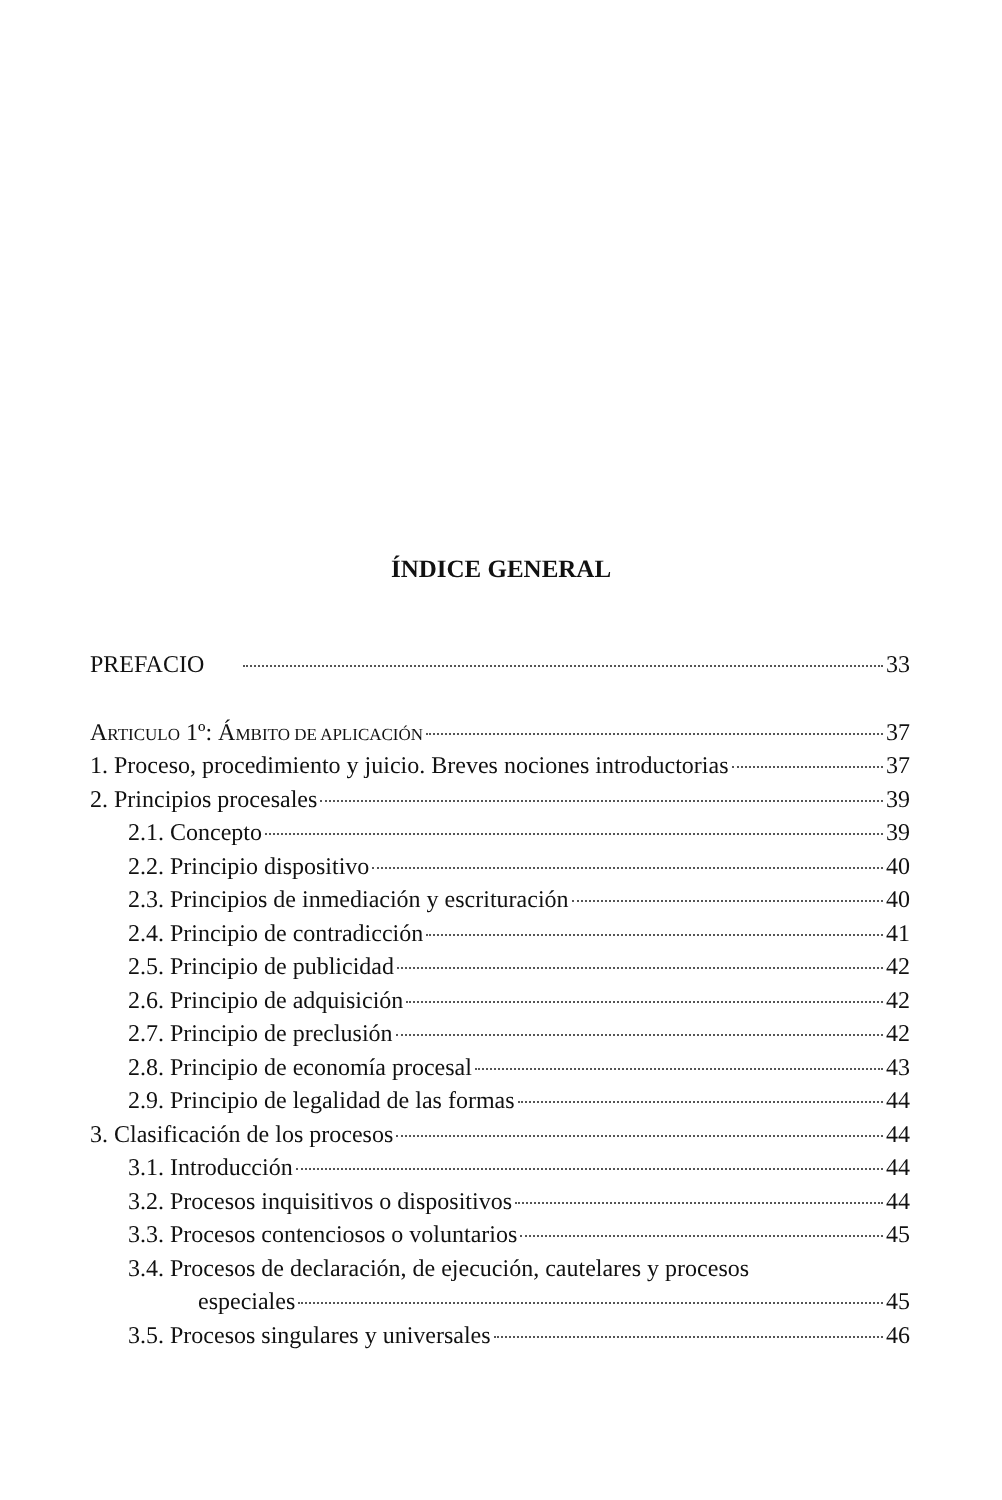ÍNDICE GENERAL
PREFACIO 33
ARTICULO 1º: ÁMBITO DE APLICACIÓN 37
1. Proceso, procedimiento y juicio. Breves nociones introductorias 37
2. Principios procesales 39
2.1. Concepto 39
2.2. Principio dispositivo 40
2.3. Principios de inmediación y escrituración 40
2.4. Principio de contradicción 41
2.5. Principio de publicidad 42
2.6. Principio de adquisición 42
2.7. Principio de preclusión 42
2.8. Principio de economía procesal 43
2.9. Principio de legalidad de las formas 44
3. Clasificación de los procesos 44
3.1. Introducción 44
3.2. Procesos inquisitivos o dispositivos 44
3.3. Procesos contenciosos o voluntarios 45
3.4. Procesos de declaración, de ejecución, cautelares y procesos
especiales 45
3.5. Procesos singulares y universales 46